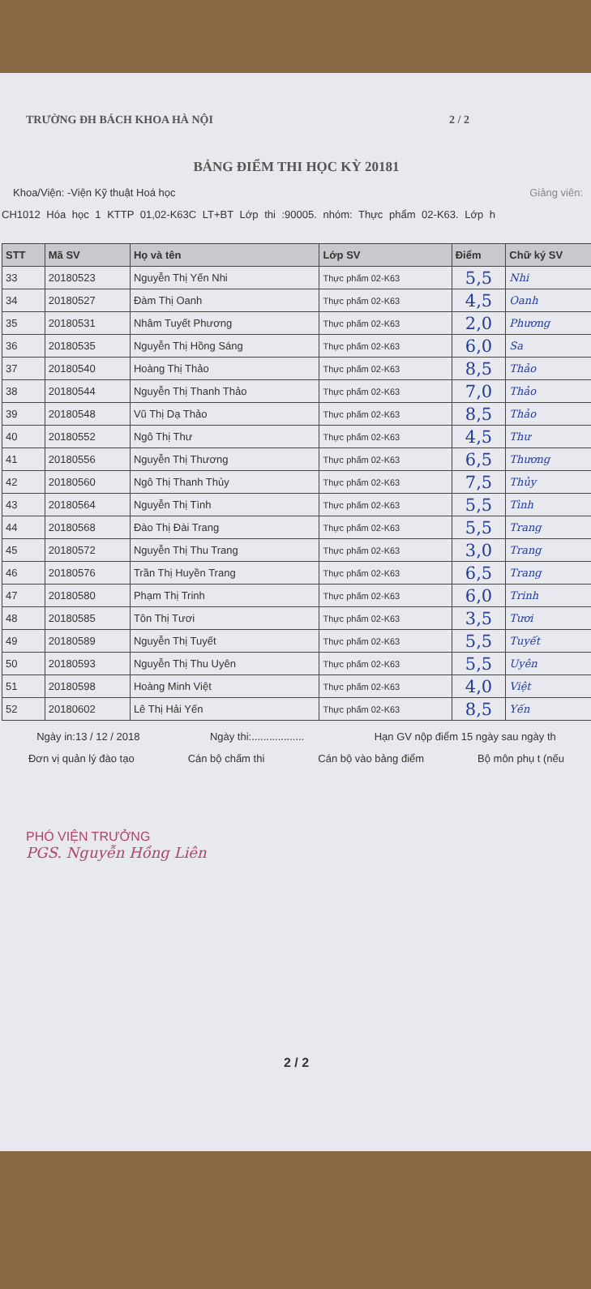TRƯỜNG ĐH BÁCH KHOA HÀ NỘI 2 / 2
BẢNG ĐIỂM THI HỌC KỲ 20181
Khoa/Viện: -Viện Kỹ thuật Hoá học Giảng viên:
CH1012 Hóa học 1 KTTP 01,02-K63C LT+BT Lớp thi :90005. nhóm: Thực phẩm 02-K63. Lớp h
| STT | Mã SV | Họ và tên | Lớp SV | Điểm | Chữ ký SV |
| --- | --- | --- | --- | --- | --- |
| 33 | 20180523 | Nguyễn Thị Yến Nhi | Thực phẩm 02-K63 | 5,5 | Nhi |
| 34 | 20180527 | Đàm Thị Oanh | Thực phẩm 02-K63 | 4,5 | Oanh |
| 35 | 20180531 | Nhâm Tuyết Phương | Thực phẩm 02-K63 | 2,0 | Phương |
| 36 | 20180535 | Nguyễn Thị Hồng Sáng | Thực phẩm 02-K63 | 6,0 | Sa |
| 37 | 20180540 | Hoàng Thị Thảo | Thực phẩm 02-K63 | 8,5 | Thảo |
| 38 | 20180544 | Nguyễn Thị Thanh Thảo | Thực phẩm 02-K63 | 7,0 | Thảo |
| 39 | 20180548 | Vũ Thị Dạ Thảo | Thực phẩm 02-K63 | 8,5 | Thảo |
| 40 | 20180552 | Ngô Thị Thư | Thực phẩm 02-K63 | 4,5 | Thư |
| 41 | 20180556 | Nguyễn Thị Thương | Thực phẩm 02-K63 | 6,5 | Thương |
| 42 | 20180560 | Ngô Thị Thanh Thủy | Thực phẩm 02-K63 | 7,5 | Thủy |
| 43 | 20180564 | Nguyễn Thị Tình | Thực phẩm 02-K63 | 5,5 | Tình |
| 44 | 20180568 | Đào Thị Đài Trang | Thực phẩm 02-K63 | 5,5 | Trang |
| 45 | 20180572 | Nguyễn Thị Thu Trang | Thực phẩm 02-K63 | 3,0 | Trang |
| 46 | 20180576 | Trần Thị Huyền Trang | Thực phẩm 02-K63 | 6,5 | Trang |
| 47 | 20180580 | Phạm Thị Trinh | Thực phẩm 02-K63 | 6,0 | Trinh |
| 48 | 20180585 | Tôn Thị Tươi | Thực phẩm 02-K63 | 3,5 | Tươi |
| 49 | 20180589 | Nguyễn Thị Tuyết | Thực phẩm 02-K63 | 5,5 | Tuyết |
| 50 | 20180593 | Nguyễn Thị Thu Uyên | Thực phẩm 02-K63 | 5,5 | Uyên |
| 51 | 20180598 | Hoàng Minh Việt | Thực phẩm 02-K63 | 4,0 | Việt |
| 52 | 20180602 | Lê Thị Hải Yến | Thực phẩm 02-K63 | 8,5 | Yến |
Ngày in:13 / 12 / 2018 Ngày thi:.................. Hạn GV nộp điểm 15 ngày sau ngày th
Đơn vị quản lý đào tạo Cán bộ chấm thi Cán bộ vào bảng điểm Bộ môn phụ t (nếu
PHÓ VIỆN TRƯỞNG
PGS. Nguyễn Hồng Liên
2 / 2